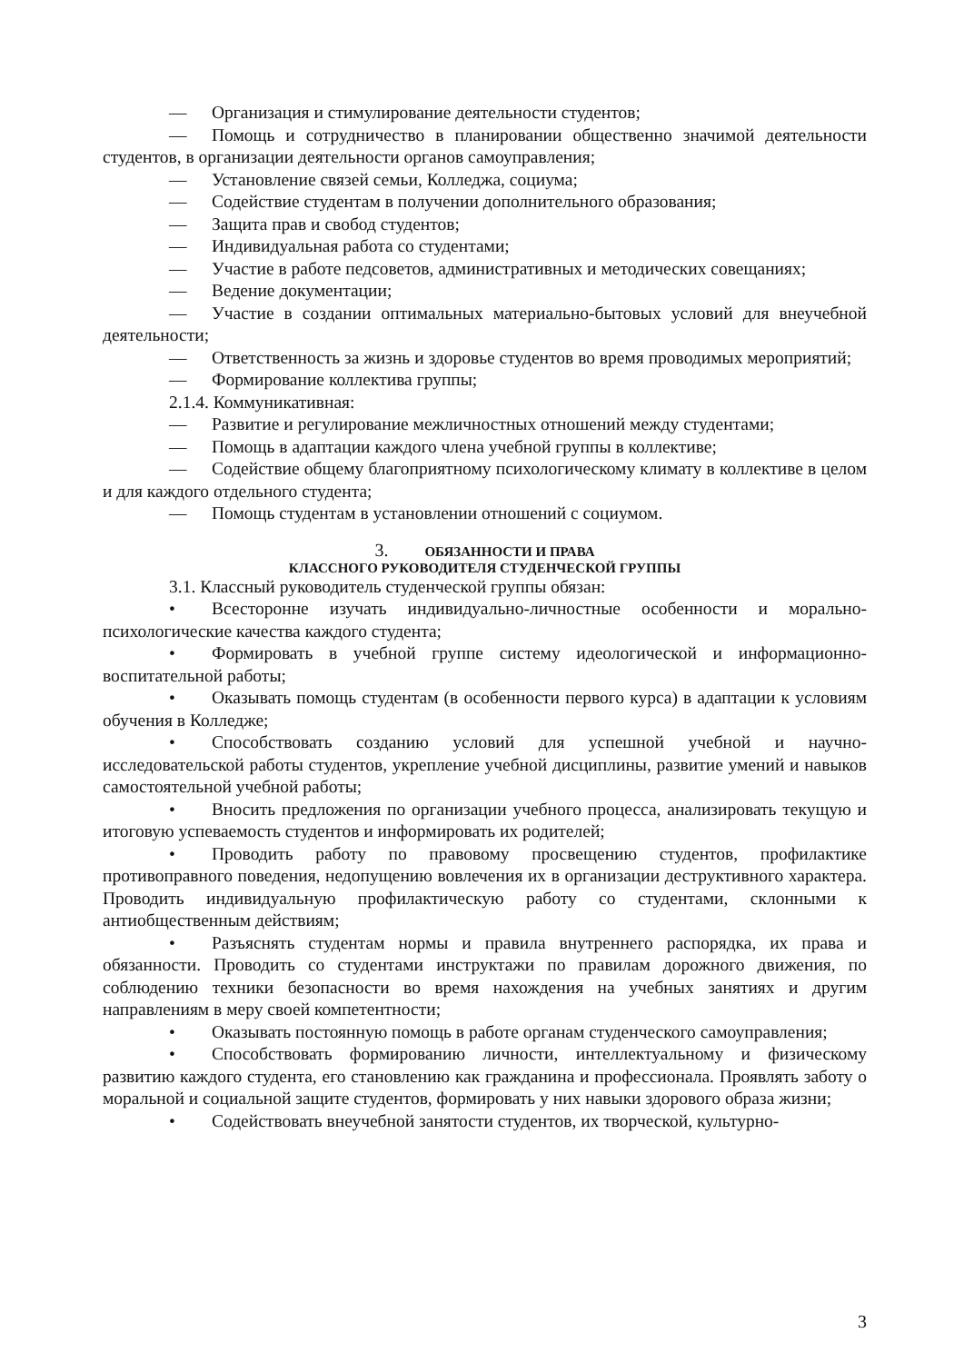— Организация и стимулирование деятельности студентов;
— Помощь и сотрудничество в планировании общественно значимой деятельности студентов, в организации деятельности органов самоуправления;
— Установление связей семьи, Колледжа, социума;
— Содействие студентам в получении дополнительного образования;
— Защита прав и свобод студентов;
— Индивидуальная работа со студентами;
— Участие в работе педсоветов, административных и методических совещаниях;
— Ведение документации;
— Участие в создании оптимальных материально-бытовых условий для внеучебной деятельности;
— Ответственность за жизнь и здоровье студентов во время проводимых мероприятий;
— Формирование коллектива группы;
2.1.4. Коммуникативная:
— Развитие и регулирование межличностных отношений между студентами;
— Помощь в адаптации каждого члена учебной группы в коллективе;
— Содействие общему благоприятному психологическому климату в коллективе в целом и для каждого отдельного студента;
— Помощь студентам в установлении отношений с социумом.
3. ОБЯЗАННОСТИ И ПРАВА
КЛАССНОГО РУКОВОДИТЕЛЯ СТУДЕНЧЕСКОЙ ГРУППЫ
3.1. Классный руководитель студенческой группы обязан:
• Всесторонне изучать индивидуально-личностные особенности и морально-психологические качества каждого студента;
• Формировать в учебной группе систему идеологической и информационно-воспитательной работы;
• Оказывать помощь студентам (в особенности первого курса) в адаптации к условиям обучения в Колледже;
• Способствовать созданию условий для успешной учебной и научно-исследовательской работы студентов, укрепление учебной дисциплины, развитие умений и навыков самостоятельной учебной работы;
• Вносить предложения по организации учебного процесса, анализировать текущую и итоговую успеваемость студентов и информировать их родителей;
• Проводить работу по правовому просвещению студентов, профилактике противоправного поведения, недопущению вовлечения их в организации деструктивного характера. Проводить индивидуальную профилактическую работу со студентами, склонными к антиобщественным действиям;
• Разъяснять студентам нормы и правила внутреннего распорядка, их права и обязанности. Проводить со студентами инструктажи по правилам дорожного движения, по соблюдению техники безопасности во время нахождения на учебных занятиях и другим направлениям в меру своей компетентности;
• Оказывать постоянную помощь в работе органам студенческого самоуправления;
• Способствовать формированию личности, интеллектуальному и физическому развитию каждого студента, его становлению как гражданина и профессионала. Проявлять заботу о моральной и социальной защите студентов, формировать у них навыки здорового образа жизни;
• Содействовать внеучебной занятости студентов, их творческой, культурно-
3